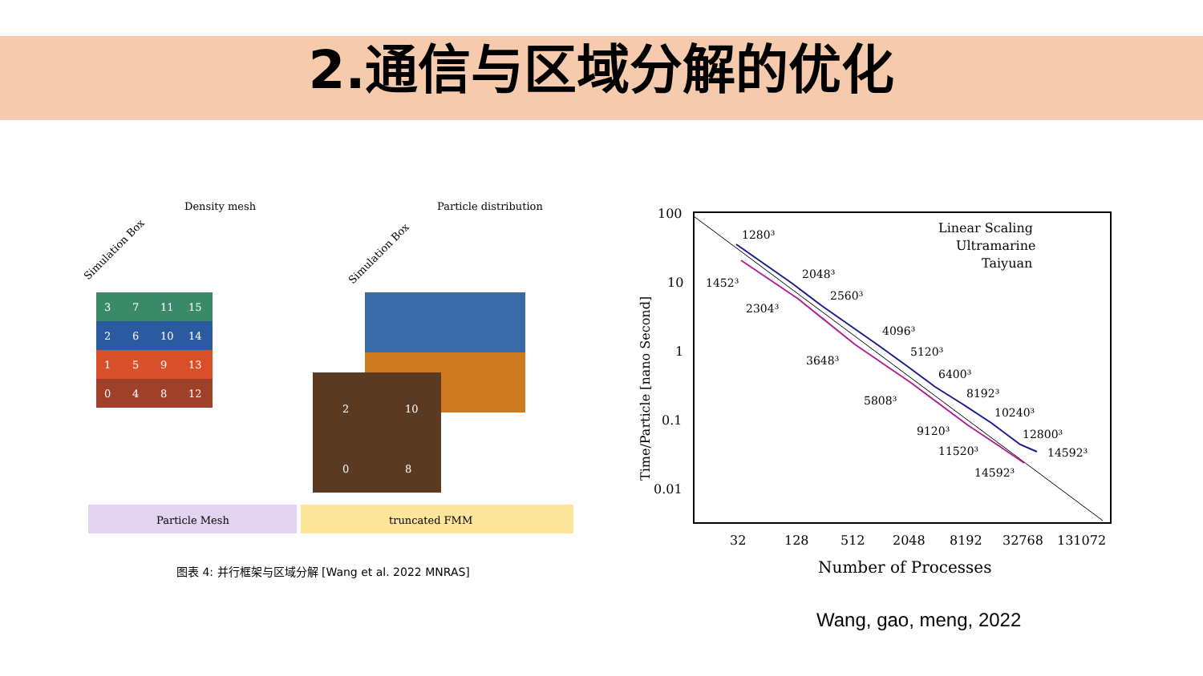2.通信与区域分解的优化
Density mesh
Particle distribution
Simulation Box
Simulation Box
3
7
11
15
2
6
10
14
1
5
9
13
0
4
8
12
2
10
0
8
Particle Mesh
truncated FMM
图表 4: 并行框架与区域分解 [Wang et al. 2022 MNRAS]
100
10
1
0.1
0.01
32
128
512
2048
8192
32768
131072
Number of Processes
Time/Particle [nano Second]
Linear Scaling
Ultramarine
Taiyuan
1280³
2048³
2560³
4096³
5120³
6400³
8192³
10240³
12800³
14592³
1452³
2304³
3648³
5808³
9120³
11520³
14592³
Wang, gao, meng, 2022